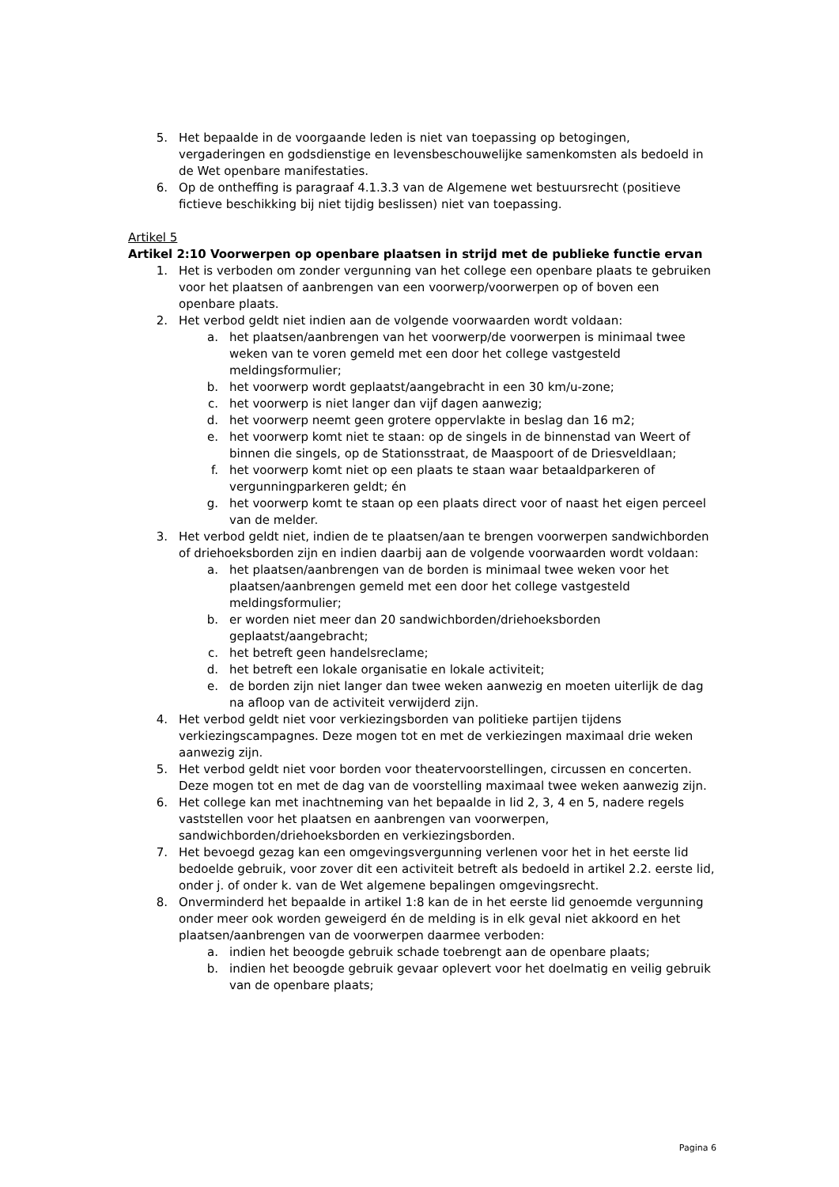5. Het bepaalde in de voorgaande leden is niet van toepassing op betogingen, vergaderingen en godsdienstige en levensbeschouwelijke samenkomsten als bedoeld in de Wet openbare manifestaties.
6. Op de ontheffing is paragraaf 4.1.3.3 van de Algemene wet bestuursrecht (positieve fictieve beschikking bij niet tijdig beslissen) niet van toepassing.
Artikel 5
Artikel 2:10 Voorwerpen op openbare plaatsen in strijd met de publieke functie ervan
1. Het is verboden om zonder vergunning van het college een openbare plaats te gebruiken voor het plaatsen of aanbrengen van een voorwerp/voorwerpen op of boven een openbare plaats.
2. Het verbod geldt niet indien aan de volgende voorwaarden wordt voldaan:
a. het plaatsen/aanbrengen van het voorwerp/de voorwerpen is minimaal twee weken van te voren gemeld met een door het college vastgesteld meldingsformulier;
b. het voorwerp wordt geplaatst/aangebracht in een 30 km/u-zone;
c. het voorwerp is niet langer dan vijf dagen aanwezig;
d. het voorwerp neemt geen grotere oppervlakte in beslag dan 16 m2;
e. het voorwerp komt niet te staan: op de singels in de binnenstad van Weert of binnen die singels, op de Stationsstraat, de Maaspoort of de Driesveldlaan;
f. het voorwerp komt niet op een plaats te staan waar betaaldparkeren of vergunningparkeren geldt; én
g. het voorwerp komt te staan op een plaats direct voor of naast het eigen perceel van de melder.
3. Het verbod geldt niet, indien de te plaatsen/aan te brengen voorwerpen sandwichborden of driehoeksborden zijn en indien daarbij aan de volgende voorwaarden wordt voldaan:
a. het plaatsen/aanbrengen van de borden is minimaal twee weken voor het plaatsen/aanbrengen gemeld met een door het college vastgesteld meldingsformulier;
b. er worden niet meer dan 20 sandwichborden/driehoeksborden geplaatst/aangebracht;
c. het betreft geen handelsreclame;
d. het betreft een lokale organisatie en lokale activiteit;
e. de borden zijn niet langer dan twee weken aanwezig en moeten uiterlijk de dag na afloop van de activiteit verwijderd zijn.
4. Het verbod geldt niet voor verkiezingsborden van politieke partijen tijdens verkiezingscampagnes. Deze mogen tot en met de verkiezingen maximaal drie weken aanwezig zijn.
5. Het verbod geldt niet voor borden voor theatervoorstellingen, circussen en concerten. Deze mogen tot en met de dag van de voorstelling maximaal twee weken aanwezig zijn.
6. Het college kan met inachtneming van het bepaalde in lid 2, 3, 4 en 5, nadere regels vaststellen voor het plaatsen en aanbrengen van voorwerpen, sandwichborden/driehoeksborden en verkiezingsborden.
7. Het bevoegd gezag kan een omgevingsvergunning verlenen voor het in het eerste lid bedoelde gebruik, voor zover dit een activiteit betreft als bedoeld in artikel 2.2. eerste lid, onder j. of onder k. van de Wet algemene bepalingen omgevingsrecht.
8. Onverminderd het bepaalde in artikel 1:8 kan de in het eerste lid genoemde vergunning onder meer ook worden geweigerd én de melding is in elk geval niet akkoord en het plaatsen/aanbrengen van de voorwerpen daarmee verboden:
a. indien het beoogde gebruik schade toebrengt aan de openbare plaats;
b. indien het beoogde gebruik gevaar oplevert voor het doelmatig en veilig gebruik van de openbare plaats;
Pagina 6